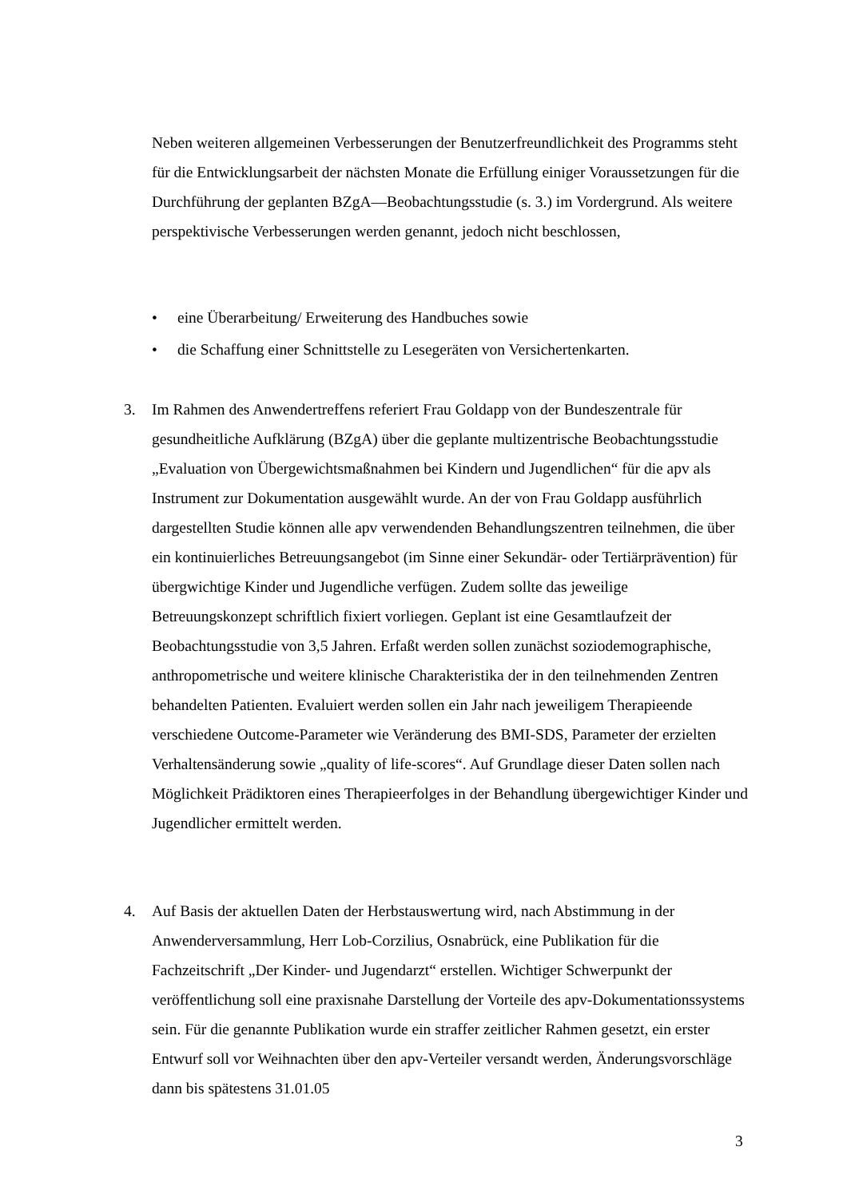Neben weiteren allgemeinen Verbesserungen der Benutzerfreundlichkeit des Programms steht für die Entwicklungsarbeit der nächsten Monate die Erfüllung einiger Voraussetzungen für die Durchführung der geplanten BZgA—Beobachtungsstudie (s. 3.) im Vordergrund. Als weitere perspektivische Verbesserungen werden genannt, jedoch nicht beschlossen,
• eine Überarbeitung/ Erweiterung des Handbuches sowie
• die Schaffung einer Schnittstelle zu Lesegeräten von Versichertenkarten.
3. Im Rahmen des Anwendertreffens referiert Frau Goldapp von der Bundeszentrale für gesundheitliche Aufklärung (BZgA) über die geplante multizentrische Beobachtungsstudie „Evaluation von Übergewichtsmaßnahmen bei Kindern und Jugendlichen“ für die apv als Instrument zur Dokumentation ausgewählt wurde. An der von Frau Goldapp ausführlich dargestellten Studie können alle apv verwendenden Behandlungszentren teilnehmen, die über ein kontinuierliches Betreuungsangebot (im Sinne einer Sekundär- oder Tertiärprävention) für übergwichtige Kinder und Jugendliche verfügen. Zudem sollte das jeweilige Betreuungskonzept schriftlich fixiert vorliegen. Geplant ist eine Gesamtlaufzeit der Beobachtungsstudie von 3,5 Jahren. Erfaßt werden sollen zunächst soziodemographische, anthropometrische und weitere klinische Charakteristika der in den teilnehmenden Zentren behandelten Patienten. Evaluiert werden sollen ein Jahr nach jeweiligem Therapieende verschiedene Outcome-Parameter wie Veränderung des BMI-SDS, Parameter der erzielten Verhaltensänderung sowie „quality of life-scores“. Auf Grundlage dieser Daten sollen nach Möglichkeit Prädiktoren eines Therapieerfolges in der Behandlung übergewichtiger Kinder und Jugendlicher ermittelt werden.
4. Auf Basis der aktuellen Daten der Herbstauswertung wird, nach Abstimmung in der Anwenderversammlung, Herr Lob-Corzilius, Osnabrück, eine Publikation für die Fachzeitschrift „Der Kinder- und Jugendarzt“ erstellen. Wichtiger Schwerpunkt der veröffentlichung soll eine praxisnahe Darstellung der Vorteile des apv-Dokumentationssystems sein. Für die genannte Publikation wurde ein straffer zeitlicher Rahmen gesetzt, ein erster Entwurf soll vor Weihnachten über den apv-Verteiler versandt werden, Änderungsvorschläge dann bis spätestens 31.01.05
3